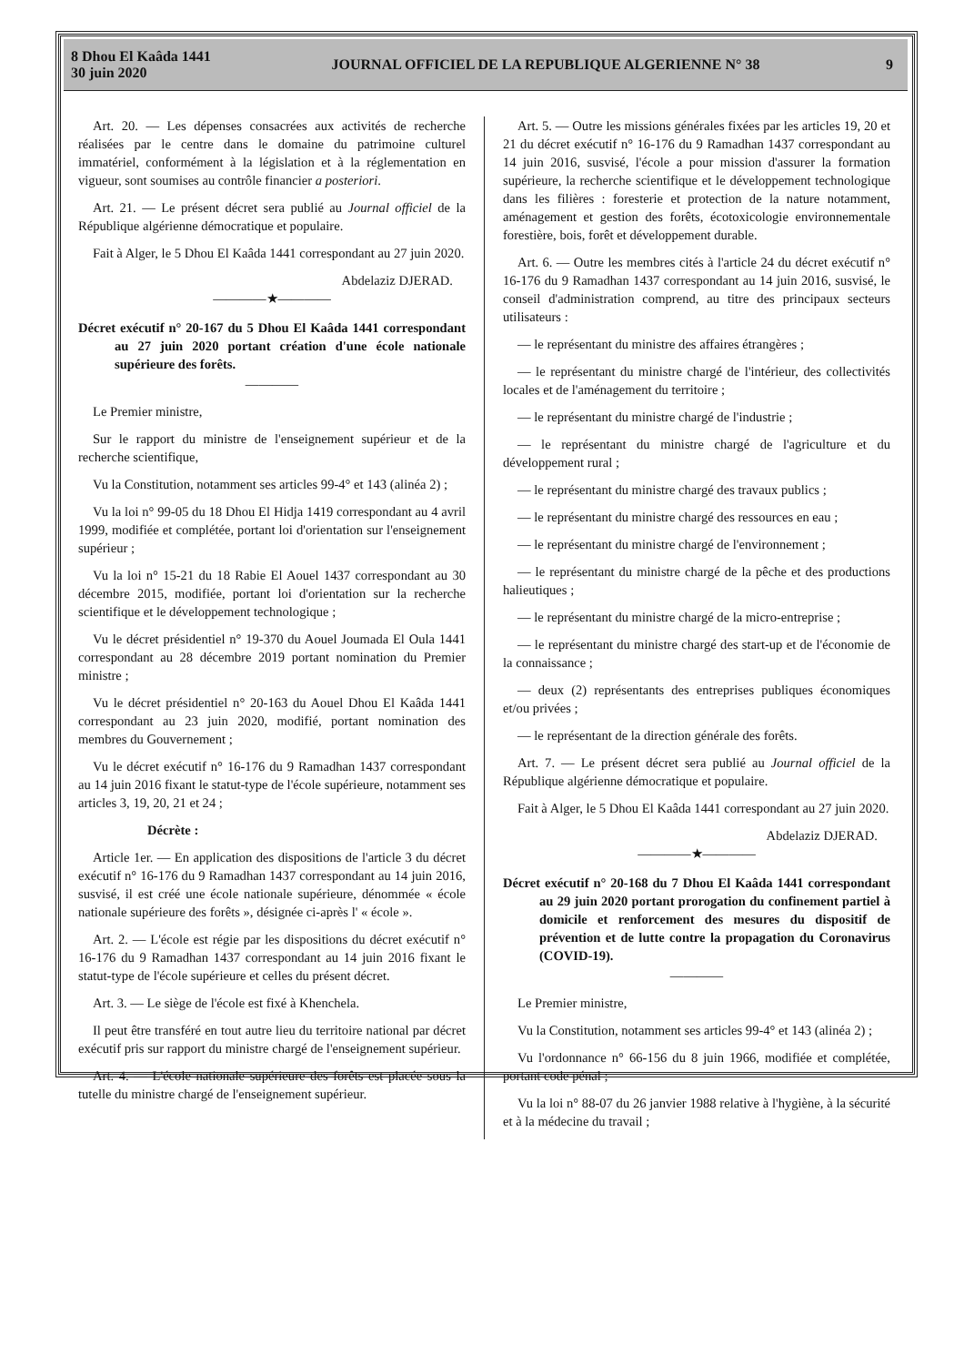8 Dhou El Kaâda 1441
30 juin 2020
JOURNAL OFFICIEL DE LA REPUBLIQUE ALGERIENNE N° 38
9
Art. 20. — Les dépenses consacrées aux activités de recherche réalisées par le centre dans le domaine du patrimoine culturel immatériel, conformément à la législation et à la réglementation en vigueur, sont soumises au contrôle financier a posteriori.
Art. 21. — Le présent décret sera publié au Journal officiel de la République algérienne démocratique et populaire.
Fait à Alger, le 5 Dhou El Kaâda 1441 correspondant au 27 juin 2020.
Abdelaziz DJERAD.
————★————
Décret exécutif n° 20-167 du 5 Dhou El Kaâda 1441 correspondant au 27 juin 2020 portant création d'une école nationale supérieure des forêts.
————
Le Premier ministre,
Sur le rapport du ministre de l'enseignement supérieur et de la recherche scientifique,
Vu la Constitution, notamment ses articles 99-4° et 143 (alinéa 2) ;
Vu la loi n° 99-05 du 18 Dhou El Hidja 1419 correspondant au 4 avril 1999, modifiée et complétée, portant loi d'orientation sur l'enseignement supérieur ;
Vu la loi n° 15-21 du 18 Rabie El Aouel 1437 correspondant au 30 décembre 2015, modifiée, portant loi d'orientation sur la recherche scientifique et le développement technologique ;
Vu le décret présidentiel n° 19-370 du Aouel Joumada El Oula 1441 correspondant au 28 décembre 2019 portant nomination du Premier ministre ;
Vu le décret présidentiel n° 20-163 du Aouel Dhou El Kaâda 1441 correspondant au 23 juin 2020, modifié, portant nomination des membres du Gouvernement ;
Vu le décret exécutif n° 16-176 du 9 Ramadhan 1437 correspondant au 14 juin 2016 fixant le statut-type de l'école supérieure, notamment ses articles 3, 19, 20, 21 et 24 ;
Décrète :
Article 1er. — En application des dispositions de l'article 3 du décret exécutif n° 16-176 du 9 Ramadhan 1437 correspondant au 14 juin 2016, susvisé, il est créé une école nationale supérieure, dénommée « école nationale supérieure des forêts », désignée ci-après l' « école ».
Art. 2. — L'école est régie par les dispositions du décret exécutif n° 16-176 du 9 Ramadhan 1437 correspondant au 14 juin 2016 fixant le statut-type de l'école supérieure et celles du présent décret.
Art. 3. — Le siège de l'école est fixé à Khenchela.
Il peut être transféré en tout autre lieu du territoire national par décret exécutif pris sur rapport du ministre chargé de l'enseignement supérieur.
Art. 4. — L'école nationale supérieure des forêts est placée sous la tutelle du ministre chargé de l'enseignement supérieur.
Art. 5. — Outre les missions générales fixées par les articles 19, 20 et 21 du décret exécutif n° 16-176 du 9 Ramadhan 1437 correspondant au 14 juin 2016, susvisé, l'école a pour mission d'assurer la formation supérieure, la recherche scientifique et le développement technologique dans les filières : foresterie et protection de la nature notamment, aménagement et gestion des forêts, écotoxicologie environnementale forestière, bois, forêt et développement durable.
Art. 6. — Outre les membres cités à l'article 24 du décret exécutif n° 16-176 du 9 Ramadhan 1437 correspondant au 14 juin 2016, susvisé, le conseil d'administration comprend, au titre des principaux secteurs utilisateurs :
— le représentant du ministre des affaires étrangères ;
— le représentant du ministre chargé de l'intérieur, des collectivités locales et de l'aménagement du territoire ;
— le représentant du ministre chargé de l'industrie ;
— le représentant du ministre chargé de l'agriculture et du développement rural ;
— le représentant du ministre chargé des travaux publics ;
— le représentant du ministre chargé des ressources en eau ;
— le représentant du ministre chargé de l'environnement ;
— le représentant du ministre chargé de la pêche et des productions halieutiques ;
— le représentant du ministre chargé de la micro-entreprise ;
— le représentant du ministre chargé des start-up et de l'économie de la connaissance ;
— deux (2) représentants des entreprises publiques économiques et/ou privées ;
— le représentant de la direction générale des forêts.
Art. 7. — Le présent décret sera publié au Journal officiel de la République algérienne démocratique et populaire.
Fait à Alger, le 5 Dhou El Kaâda 1441 correspondant au 27 juin 2020.
Abdelaziz DJERAD.
————★————
Décret exécutif n° 20-168 du 7 Dhou El Kaâda 1441 correspondant au 29 juin 2020 portant prorogation du confinement partiel à domicile et renforcement des mesures du dispositif de prévention et de lutte contre la propagation du Coronavirus (COVID-19).
————
Le Premier ministre,
Vu la Constitution, notamment ses articles 99-4° et 143 (alinéa 2) ;
Vu l'ordonnance n° 66-156 du 8 juin 1966, modifiée et complétée, portant code pénal ;
Vu la loi n° 88-07 du 26 janvier 1988 relative à l'hygiène, à la sécurité et à la médecine du travail ;